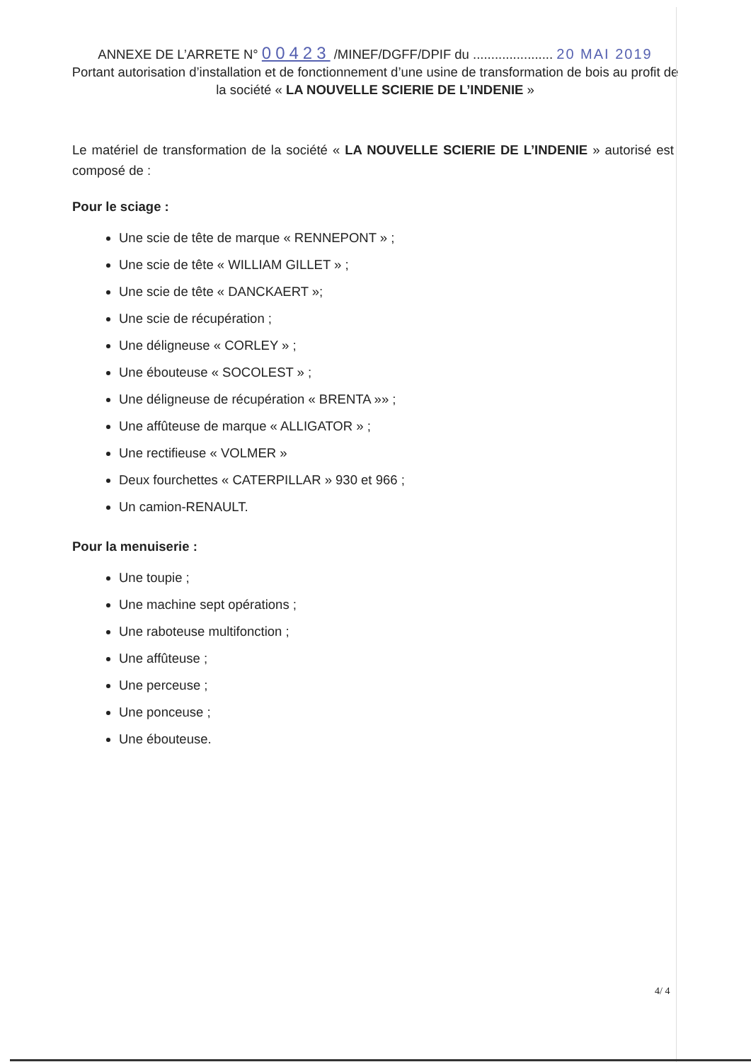ANNEXE DE L’ARRETE N° 00423 /MINEF/DGFF/DPIF du ...................... 20 MAI 2019
Portant autorisation d’installation et de fonctionnement d’une usine de transformation de bois au profit de la société « LA NOUVELLE SCIERIE DE L’INDENIE »
Le matériel de transformation de la société « LA NOUVELLE SCIERIE DE L’INDENIE » autorisé est composé de :
Pour le sciage :
Une scie de tête de marque « RENNEPONT » ;
Une scie de tête « WILLIAM GILLET » ;
Une scie de tête « DANCKAERT »;
Une scie de récupération ;
Une déligneuse « CORLEY » ;
Une ébouteuse « SOCOLEST » ;
Une déligneuse de récupération « BRENTA »» ;
Une affûteuse de marque « ALLIGATOR » ;
Une rectifieuse « VOLMER »
Deux fourchettes « CATERPILLAR » 930 et 966 ;
Un camion-RENAULT.
Pour la menuiserie :
Une toupie ;
Une machine sept opérations ;
Une raboteuse multifonction ;
Une affûteuse ;
Une perceuse ;
Une ponceuse ;
Une ébouteuse.
4/ 4